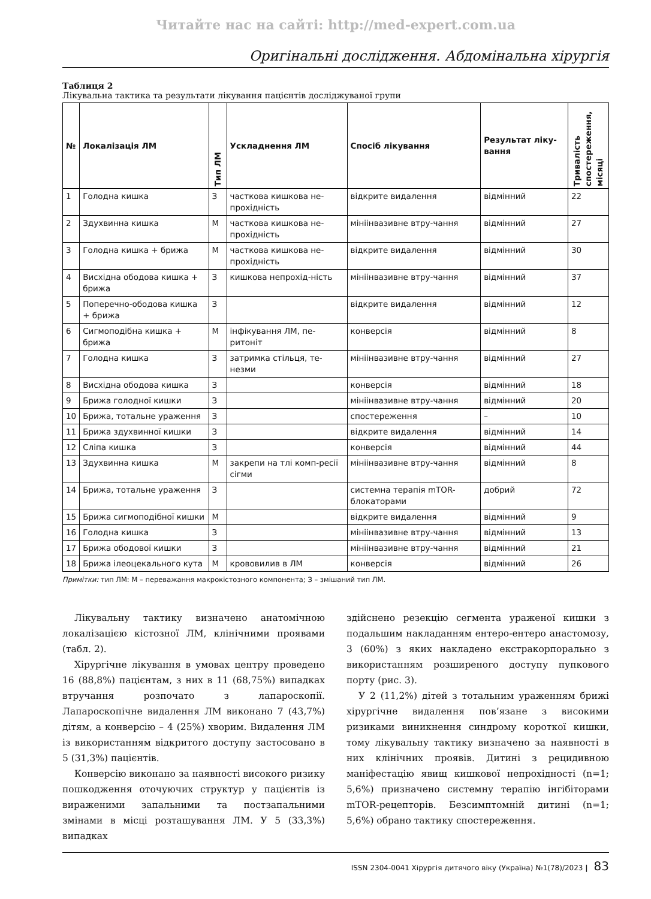Читайте нас на сайті: http://med-expert.com.ua
Оригінальні дослідження. Абдомінальна хірургія
Таблиця 2
Лікувальна тактика та результати лікування пацієнтів досліджуваної групи
| № | Локалізація ЛМ | Тип ЛМ | Ускладнення ЛМ | Спосіб лікування | Результат ліку-вання | Тривалість спостереження, місяці |
| --- | --- | --- | --- | --- | --- | --- |
| 1 | Голодна кишка | З | часткова кишкова не-прохідність | відкрите видалення | відмінний | 22 |
| 2 | Здухвинна кишка | М | часткова кишкова не-прохідність | мініінвазивне втру-чання | відмінний | 27 |
| 3 | Голодна кишка + брижа | М | часткова кишкова не-прохідність | відкрите видалення | відмінний | 30 |
| 4 | Висхідна ободова кишка + брижа | З | кишкова непрохід-ність | мініінвазивне втру-чання | відмінний | 37 |
| 5 | Поперечно-ободова кишка + брижа | З | | відкрите видалення | відмінний | 12 |
| 6 | Сигмоподібна кишка + брижа | М | інфікування ЛМ, пе-ритоніт | конверсія | відмінний | 8 |
| 7 | Голодна кишка | З | затримка стільця, те-незми | мініінвазивне втру-чання | відмінний | 27 |
| 8 | Висхідна ободова кишка | З | | конверсія | відмінний | 18 |
| 9 | Брижа голодної кишки | З | | мініінвазивне втру-чання | відмінний | 20 |
| 10 | Брижа, тотальне ураження | З | | спостереження | – | 10 |
| 11 | Брижа здухвинної кишки | З | | відкрите видалення | відмінний | 14 |
| 12 | Сліпа кишка | З | | конверсія | відмінний | 44 |
| 13 | Здухвинна кишка | М | закрепи на тлі комп-ресії сігми | мініінвазивне втру-чання | відмінний | 8 |
| 14 | Брижа, тотальне ураження | З | | системна терапія mTOR-блокаторами | добрий | 72 |
| 15 | Брижа сигмоподібної кишки | М | | відкрите видалення | відмінний | 9 |
| 16 | Голодна кишка | З | | мініінвазивне втру-чання | відмінний | 13 |
| 17 | Брижа ободової кишки | З | | мініінвазивне втру-чання | відмінний | 21 |
| 18 | Брижа ілеоцекального кута | М | крововилив в ЛМ | конверсія | відмінний | 26 |
Примітки: тип ЛМ: М – переважання макрокістозного компонента; З – змішаний тип ЛМ.
Лікувальну тактику визначено анатомічною локалізацією кістозної ЛМ, клінічними проявами (табл. 2).
Хірургічне лікування в умовах центру проведено 16 (88,8%) пацієнтам, з них в 11 (68,75%) випадках втручання розпочато з лапароскопії. Лапароскопічне видалення ЛМ виконано 7 (43,7%) дітям, а конверсію – 4 (25%) хворим. Видалення ЛМ із використанням відкритого доступу застосовано в 5 (31,3%) пацієнтів.
Конверсію виконано за наявності високого ризику пошкодження оточуючих структур у пацієнтів із вираженими запальними та постзапальними змінами в місці розташування ЛМ. У 5 (33,3%) випадках
здійснено резекцію сегмента ураженої кишки з подальшим накладанням ентеро-ентеро анастомозу, 3 (60%) з яких накладено екстракорпорально з використанням розширеного доступу пупкового порту (рис. 3).
У 2 (11,2%) дітей з тотальним ураженням брижі хірургічне видалення пов’язане з високими ризиками виникнення синдрому короткої кишки, тому лікувальну тактику визначено за наявності в них клінічних проявів. Дитині з рецидивною маніфестацію явищ кишкової непрохідності (n=1; 5,6%) призначено системну терапію інгібіторами mTOR-рецепторів. Безсимптомній дитині (n=1; 5,6%) обрано тактику спостереження.
ISSN 2304-0041 Хірургія дитячого віку (Україна) №1(78)/2023 | 83